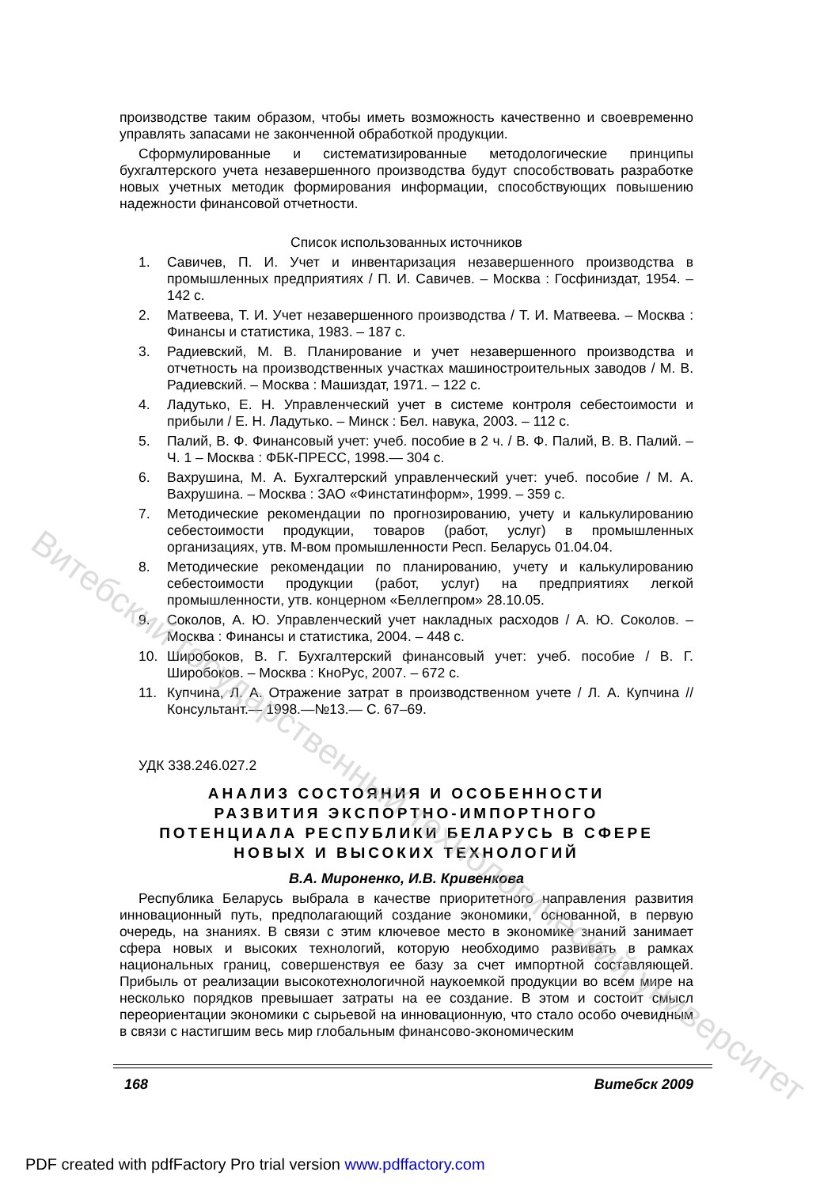производстве таким образом, чтобы иметь возможность качественно и своевременно управлять запасами не законченной обработкой продукции.
Сформулированные и систематизированные методологические принципы бухгалтерского учета незавершенного производства будут способствовать разработке новых учетных методик формирования информации, способствующих повышению надежности финансовой отчетности.
Список использованных источников
1. Савичев, П. И. Учет и инвентаризация незавершенного производства в промышленных предприятиях / П. И. Савичев. – Москва : Госфиниздат, 1954. – 142 с.
2. Матвеева, Т. И. Учет незавершенного производства / Т. И. Матвеева. – Москва : Финансы и статистика, 1983. – 187 с.
3. Радиевский, М. В. Планирование и учет незавершенного производства и отчетность на производственных участках машиностроительных заводов / М. В. Радиевский. – Москва : Машиздат, 1971. – 122 с.
4. Ладутько, Е. Н. Управленческий учет в системе контроля себестоимости и прибыли / Е. Н. Ладутько. – Минск : Бел. навука, 2003. – 112 с.
5. Палий, В. Ф. Финансовый учет: учеб. пособие в 2 ч. / В. Ф. Палий, В. В. Палий. – Ч. 1 – Москва : ФБК-ПРЕСС, 1998.— 304 с.
6. Вахрушина, М. А. Бухгалтерский управленческий учет: учеб. пособие / М. А. Вахрушина. – Москва : ЗАО «Финстатинформ», 1999. – 359 с.
7. Методические рекомендации по прогнозированию, учету и калькулированию себестоимости продукции, товаров (работ, услуг) в промышленных организациях, утв. М-вом промышленности Респ. Беларусь 01.04.04.
8. Методические рекомендации по планированию, учету и калькулированию себестоимости продукции (работ, услуг) на предприятиях легкой промышленности, утв. концерном «Беллегпром» 28.10.05.
9. Соколов, А. Ю. Управленческий учет накладных расходов / А. Ю. Соколов. – Москва : Финансы и статистика, 2004. – 448 с.
10. Широбоков, В. Г. Бухгалтерский финансовый учет: учеб. пособие / В. Г. Широбоков. – Москва : КноРус, 2007. – 672 с.
11. Купчина, Л. А. Отражение затрат в производственном учете / Л. А. Купчина // Консультант.— 1998.—№13.— С. 67–69.
УДК 338.246.027.2
АНАЛИЗ СОСТОЯНИЯ И ОСОБЕННОСТИ
РАЗВИТИЯ ЭКСПОРТНО-ИМПОРТНОГО
ПОТЕНЦИАЛА РЕСПУБЛИКИ БЕЛАРУСЬ В СФЕРЕ
НОВЫХ И ВЫСОКИХ ТЕХНОЛОГИЙ
В.А. Мироненко, И.В. Кривенкова
Республика Беларусь выбрала в качестве приоритетного направления развития инновационный путь, предполагающий создание экономики, основанной, в первую очередь, на знаниях. В связи с этим ключевое место в экономике знаний занимает сфера новых и высоких технологий, которую необходимо развивать в рамках национальных границ, совершенствуя ее базу за счет импортной составляющей. Прибыль от реализации высокотехнологичной наукоемкой продукции во всем мире на несколько порядков превышает затраты на ее создание. В этом и состоит смысл переориентации экономики с сырьевой на инновационную, что стало особо очевидным в связи с настигшим весь мир глобальным финансово-экономическим
168 Витебск 2009
Витебский государственный технологический университет
PDF created with pdfFactory Pro trial version www.pdffactory.com